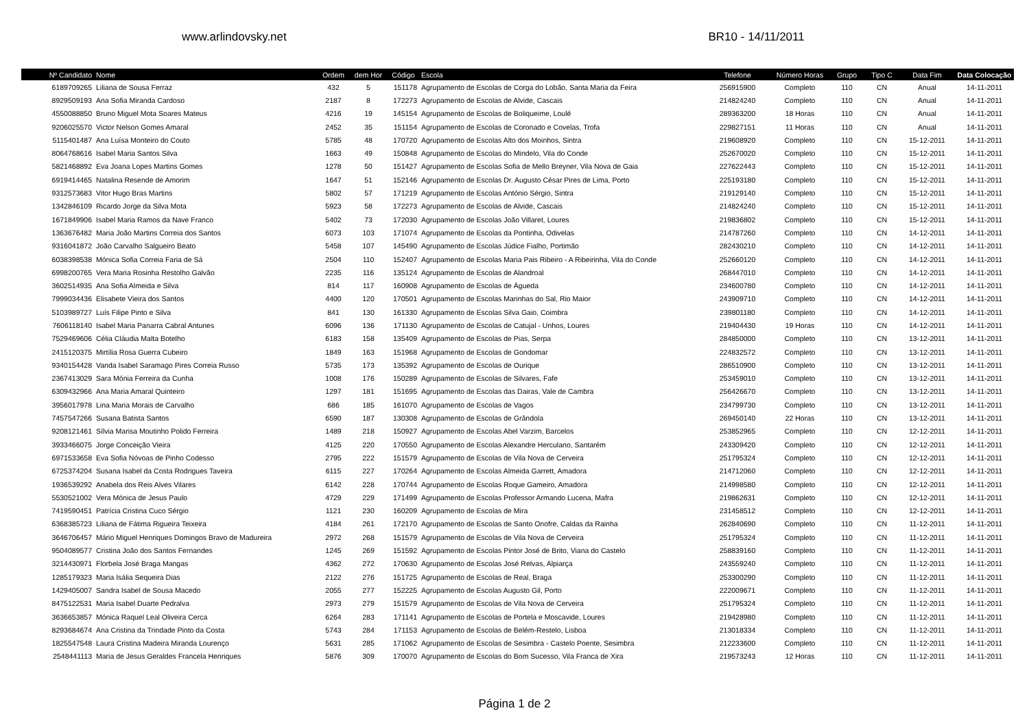www.arlindovsky.net
BR10 - 14/11/2011
| Nº Candidato | Nome | Ordem | dem Hor | Código | Escola | Telefone | Número Horas | Grupo | Tipo C | Data Fim | Data Colocação |
| --- | --- | --- | --- | --- | --- | --- | --- | --- | --- | --- | --- |
| 6189709265 | Liliana de Sousa Ferraz | 432 | 5 | 151178 | Agrupamento de Escolas de Corga do Lobão, Santa Maria da Feira | 256915900 | Completo | 110 | CN | Anual | 14-11-2011 |
| 8929509193 | Ana Sofia Miranda Cardoso | 2187 | 8 | 172273 | Agrupamento de Escolas de Alvide, Cascais | 214824240 | Completo | 110 | CN | Anual | 14-11-2011 |
| 4550088850 | Bruno Miguel Mota Soares Mateus | 4216 | 19 | 145154 | Agrupamento de Escolas de Boliqueime, Loulé | 289363200 | 18 Horas | 110 | CN | Anual | 14-11-2011 |
| 9206025570 | Victor Nelson Gomes Amaral | 2452 | 35 | 151154 | Agrupamento de Escolas de Coronado e Covelas, Trofa | 229827151 | 11 Horas | 110 | CN | Anual | 14-11-2011 |
| 5115401487 | Ana Luísa Monteiro do Couto | 5785 | 48 | 170720 | Agrupamento de Escolas Alto dos Moinhos, Sintra | 219608920 | Completo | 110 | CN | 15-12-2011 | 14-11-2011 |
| 8064768616 | Isabel Maria Santos Silva | 1663 | 49 | 150848 | Agrupamento de Escolas do Mindelo, Vila do Conde | 252670020 | Completo | 110 | CN | 15-12-2011 | 14-11-2011 |
| 5821468892 | Eva Joana Lopes Martins Gomes | 1278 | 50 | 151427 | Agrupamento de Escolas Sofia de Mello Breyner, Vila Nova de Gaia | 227622443 | Completo | 110 | CN | 15-12-2011 | 14-11-2011 |
| 6919414465 | Natalina Resende de Amorim | 1647 | 51 | 152146 | Agrupamento de Escolas Dr. Augusto César Pires de Lima, Porto | 225193180 | Completo | 110 | CN | 15-12-2011 | 14-11-2011 |
| 9312573683 | Vitor Hugo Bras Martins | 5802 | 57 | 171219 | Agrupamento de Escolas António Sérgio, Sintra | 219129140 | Completo | 110 | CN | 15-12-2011 | 14-11-2011 |
| 1342846109 | Ricardo Jorge da Silva Mota | 5923 | 58 | 172273 | Agrupamento de Escolas de Alvide, Cascais | 214824240 | Completo | 110 | CN | 15-12-2011 | 14-11-2011 |
| 1671849906 | Isabel Maria Ramos da Nave Franco | 5402 | 73 | 172030 | Agrupamento de Escolas João Villaret, Loures | 219836802 | Completo | 110 | CN | 15-12-2011 | 14-11-2011 |
| 1363676482 | Maria João Martins Correia dos Santos | 6073 | 103 | 171074 | Agrupamento de Escolas da Pontinha, Odivelas | 214787260 | Completo | 110 | CN | 14-12-2011 | 14-11-2011 |
| 9316041872 | João Carvalho Salgueiro Beato | 5458 | 107 | 145490 | Agrupamento de Escolas Júdice Fialho, Portimão | 282430210 | Completo | 110 | CN | 14-12-2011 | 14-11-2011 |
| 6038398538 | Mónica Sofia Correia Faria de Sá | 2504 | 110 | 152407 | Agrupamento de Escolas Maria Pais Ribeiro - A Ribeirinha, Vila do Conde | 252660120 | Completo | 110 | CN | 14-12-2011 | 14-11-2011 |
| 6998200765 | Vera Maria Rosinha Restolho Galvão | 2235 | 116 | 135124 | Agrupamento de Escolas de Alandroal | 268447010 | Completo | 110 | CN | 14-12-2011 | 14-11-2011 |
| 3602514935 | Ana Sofia Almeida e Silva | 814 | 117 | 160908 | Agrupamento de Escolas de Águeda | 234600780 | Completo | 110 | CN | 14-12-2011 | 14-11-2011 |
| 7999034436 | Elisabete Vieira dos Santos | 4400 | 120 | 170501 | Agrupamento de Escolas Marinhas do Sal, Rio Maior | 243909710 | Completo | 110 | CN | 14-12-2011 | 14-11-2011 |
| 5103989727 | Luís Filipe Pinto e Silva | 841 | 130 | 161330 | Agrupamento de Escolas Silva Gaio, Coimbra | 239801180 | Completo | 110 | CN | 14-12-2011 | 14-11-2011 |
| 7606118140 | Isabel Maria Panarra Cabral Antunes | 6096 | 136 | 171130 | Agrupamento de Escolas de Catujal - Unhos, Loures | 219404430 | 19 Horas | 110 | CN | 14-12-2011 | 14-11-2011 |
| 7529469606 | Célia Cláudia Malta Botelho | 6183 | 158 | 135409 | Agrupamento de Escolas de Pias, Serpa | 284850000 | Completo | 110 | CN | 13-12-2011 | 14-11-2011 |
| 2415120375 | Mirtília Rosa Guerra Cubeiro | 1849 | 163 | 151968 | Agrupamento de Escolas de Gondomar | 224832572 | Completo | 110 | CN | 13-12-2011 | 14-11-2011 |
| 9340154428 | Vanda Isabel Saramago Pires Correia Russo | 5735 | 173 | 135392 | Agrupamento de Escolas de Ourique | 286510900 | Completo | 110 | CN | 13-12-2011 | 14-11-2011 |
| 2367413029 | Sara Mónia Ferreira da Cunha | 1008 | 176 | 150289 | Agrupamento de Escolas de Silvares, Fafe | 253459010 | Completo | 110 | CN | 13-12-2011 | 14-11-2011 |
| 6309432966 | Ana Maria Amaral Quinteiro | 1297 | 181 | 151695 | Agrupamento de Escolas das Dairas, Vale de Cambra | 256426670 | Completo | 110 | CN | 13-12-2011 | 14-11-2011 |
| 3956017978 | Lina Maria Morais de Carvalho | 686 | 185 | 161070 | Agrupamento de Escolas de Vagos | 234799730 | Completo | 110 | CN | 13-12-2011 | 14-11-2011 |
| 7457547266 | Susana Batista Santos | 6590 | 187 | 130308 | Agrupamento de Escolas de Grândola | 269450140 | 22 Horas | 110 | CN | 13-12-2011 | 14-11-2011 |
| 9208121461 | Sílvia Marisa Moutinho Polido Ferreira | 1489 | 218 | 150927 | Agrupamento de Escolas Abel Varzim, Barcelos | 253852965 | Completo | 110 | CN | 12-12-2011 | 14-11-2011 |
| 3933466075 | Jorge Conceição Vieira | 4125 | 220 | 170550 | Agrupamento de Escolas Alexandre Herculano, Santarém | 243309420 | Completo | 110 | CN | 12-12-2011 | 14-11-2011 |
| 6971533658 | Eva Sofia Nóvoas de Pinho Codesso | 2795 | 222 | 151579 | Agrupamento de Escolas de Vila Nova de Cerveira | 251795324 | Completo | 110 | CN | 12-12-2011 | 14-11-2011 |
| 6725374204 | Susana Isabel da Costa Rodrigues Taveira | 6115 | 227 | 170264 | Agrupamento de Escolas Almeida Garrett, Amadora | 214712060 | Completo | 110 | CN | 12-12-2011 | 14-11-2011 |
| 1936539292 | Anabela dos Reis Alves Vilares | 6142 | 228 | 170744 | Agrupamento de Escolas Roque Gameiro, Amadora | 214998580 | Completo | 110 | CN | 12-12-2011 | 14-11-2011 |
| 5530521002 | Vera Mónica de Jesus Paulo | 4729 | 229 | 171499 | Agrupamento de Escolas Professor Armando Lucena, Mafra | 219862631 | Completo | 110 | CN | 12-12-2011 | 14-11-2011 |
| 7419590451 | Patrícia Cristina Cuco Sérgio | 1121 | 230 | 160209 | Agrupamento de Escolas de Mira | 231458512 | Completo | 110 | CN | 12-12-2011 | 14-11-2011 |
| 6368385723 | Liliana de Fátima Rigueira Teixeira | 4184 | 261 | 172170 | Agrupamento de Escolas de Santo Onofre, Caldas da Rainha | 262840690 | Completo | 110 | CN | 11-12-2011 | 14-11-2011 |
| 3646706457 | Mário Miguel Henriques Domingos Bravo de Madureira | 2972 | 268 | 151579 | Agrupamento de Escolas de Vila Nova de Cerveira | 251795324 | Completo | 110 | CN | 11-12-2011 | 14-11-2011 |
| 9504089577 | Cristina João dos Santos Fernandes | 1245 | 269 | 151592 | Agrupamento de Escolas Pintor José de Brito, Viana do Castelo | 258839160 | Completo | 110 | CN | 11-12-2011 | 14-11-2011 |
| 3214430971 | Florbela José Braga Mangas | 4362 | 272 | 170630 | Agrupamento de Escolas José Relvas, Alpiarça | 243559240 | Completo | 110 | CN | 11-12-2011 | 14-11-2011 |
| 1285179323 | Maria Isália Sequeira Dias | 2122 | 276 | 151725 | Agrupamento de Escolas de Real, Braga | 253300290 | Completo | 110 | CN | 11-12-2011 | 14-11-2011 |
| 1429405007 | Sandra Isabel de Sousa Macedo | 2055 | 277 | 152225 | Agrupamento de Escolas Augusto Gil, Porto | 222009671 | Completo | 110 | CN | 11-12-2011 | 14-11-2011 |
| 8475122531 | Maria Isabel Duarte Pedralva | 2973 | 279 | 151579 | Agrupamento de Escolas de Vila Nova de Cerveira | 251795324 | Completo | 110 | CN | 11-12-2011 | 14-11-2011 |
| 3636653857 | Mónica Raquel Leal Oliveira Cerca | 6264 | 283 | 171141 | Agrupamento de Escolas de Portela e Moscavide, Loures | 219428980 | Completo | 110 | CN | 11-12-2011 | 14-11-2011 |
| 8293684674 | Ana Cristina da Trindade Pinto da Costa | 5743 | 284 | 171153 | Agrupamento de Escolas de Belém-Restelo, Lisboa | 213018334 | Completo | 110 | CN | 11-12-2011 | 14-11-2011 |
| 1825547548 | Laura Cristina Madeira Miranda Lourenço | 5631 | 285 | 171062 | Agrupamento de Escolas de Sesimbra - Castelo Poente, Sesimbra | 212233600 | Completo | 110 | CN | 11-12-2011 | 14-11-2011 |
| 2548441113 | Maria de Jesus Geraldes Francela Henriques | 5876 | 309 | 170070 | Agrupamento de Escolas do Bom Sucesso, Vila Franca de Xira | 219573243 | 12 Horas | 110 | CN | 11-12-2011 | 14-11-2011 |
Página 1 de 2